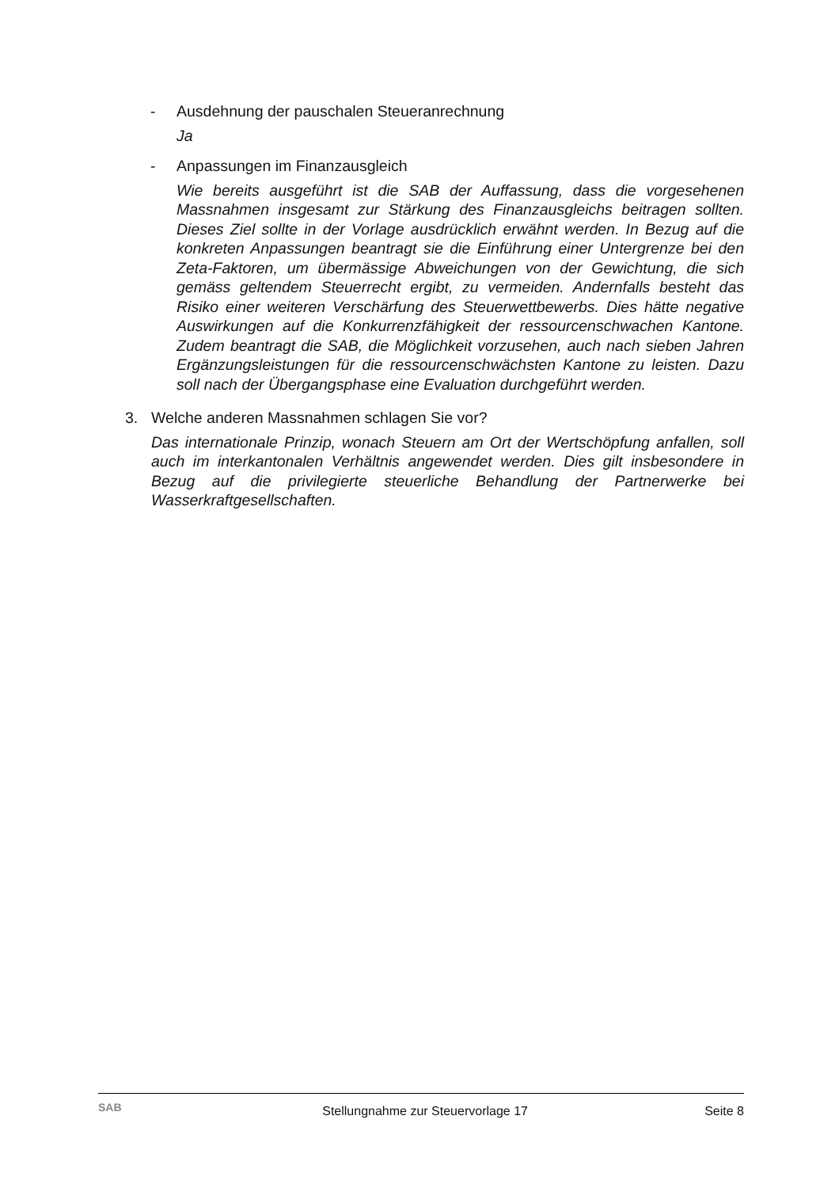- Ausdehnung der pauschalen Steueranrechnung
Ja
- Anpassungen im Finanzausgleich
Wie bereits ausgeführt ist die SAB der Auffassung, dass die vorgesehenen Massnahmen insgesamt zur Stärkung des Finanzausgleichs beitragen sollten. Dieses Ziel sollte in der Vorlage ausdrücklich erwähnt werden. In Bezug auf die konkreten Anpassungen beantragt sie die Einführung einer Untergrenze bei den Zeta-Faktoren, um übermässige Abweichungen von der Gewichtung, die sich gemäss geltendem Steuerrecht ergibt, zu vermeiden. Andernfalls besteht das Risiko einer weiteren Verschärfung des Steuerwettbewerbs. Dies hätte negative Auswirkungen auf die Konkurrenzfähigkeit der ressourcenschwachen Kantone. Zudem beantragt die SAB, die Möglichkeit vorzusehen, auch nach sieben Jahren Ergänzungsleistungen für die ressourcenschwächsten Kantone zu leisten. Dazu soll nach der Übergangsphase eine Evaluation durchgeführt werden.
3. Welche anderen Massnahmen schlagen Sie vor?
Das internationale Prinzip, wonach Steuern am Ort der Wertschöpfung anfallen, soll auch im interkantonalen Verhältnis angewendet werden. Dies gilt insbesondere in Bezug auf die privilegierte steuerliche Behandlung der Partnerwerke bei Wasserkraftgesellschaften.
SAB
Stellungnahme zur Steuervorlage 17
Seite 8